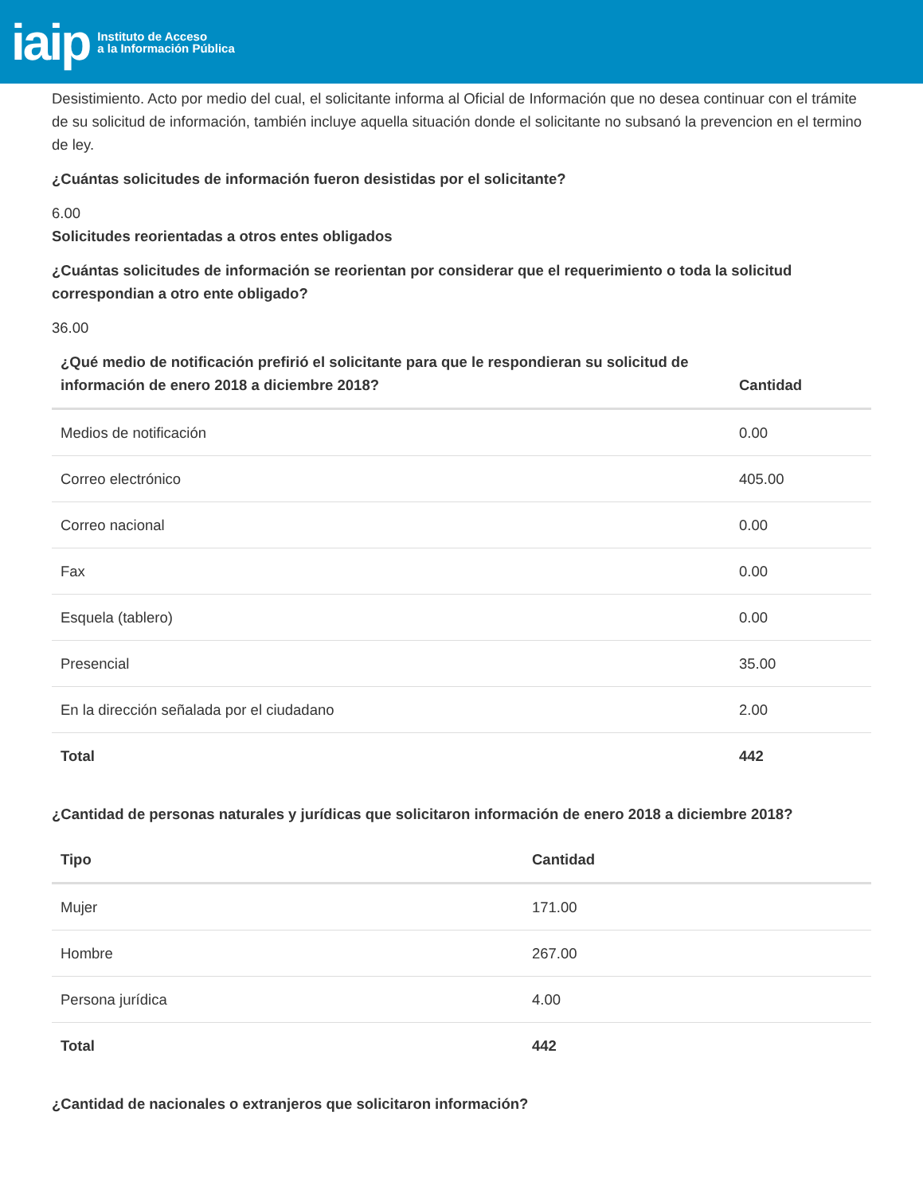iaip Instituto de Acceso
a la Información Pública
Desistimiento. Acto por medio del cual, el solicitante informa al Oficial de Información que no desea continuar con el trámite de su solicitud de información, también incluye aquella situación donde el solicitante no subsanó la prevencion en el termino de ley.
¿Cuántas solicitudes de información fueron desistidas por el solicitante?
6.00
Solicitudes reorientadas a otros entes obligados
¿Cuántas solicitudes de información se reorientan por considerar que el requerimiento o toda la solicitud correspondian a otro ente obligado?
36.00
| ¿Qué medio de notificación prefirió el solicitante para que le respondieran su solicitud de información de enero 2018 a diciembre 2018? | Cantidad |
| --- | --- |
| Medios de notificación | 0.00 |
| Correo electrónico | 405.00 |
| Correo nacional | 0.00 |
| Fax | 0.00 |
| Esquela (tablero) | 0.00 |
| Presencial | 35.00 |
| En la dirección señalada por el ciudadano | 2.00 |
| Total | 442 |
¿Cantidad de personas naturales y jurídicas que solicitaron información de enero 2018 a diciembre 2018?
| Tipo | Cantidad |
| --- | --- |
| Mujer | 171.00 |
| Hombre | 267.00 |
| Persona jurídica | 4.00 |
| Total | 442 |
¿Cantidad de nacionales o extranjeros que solicitaron información?